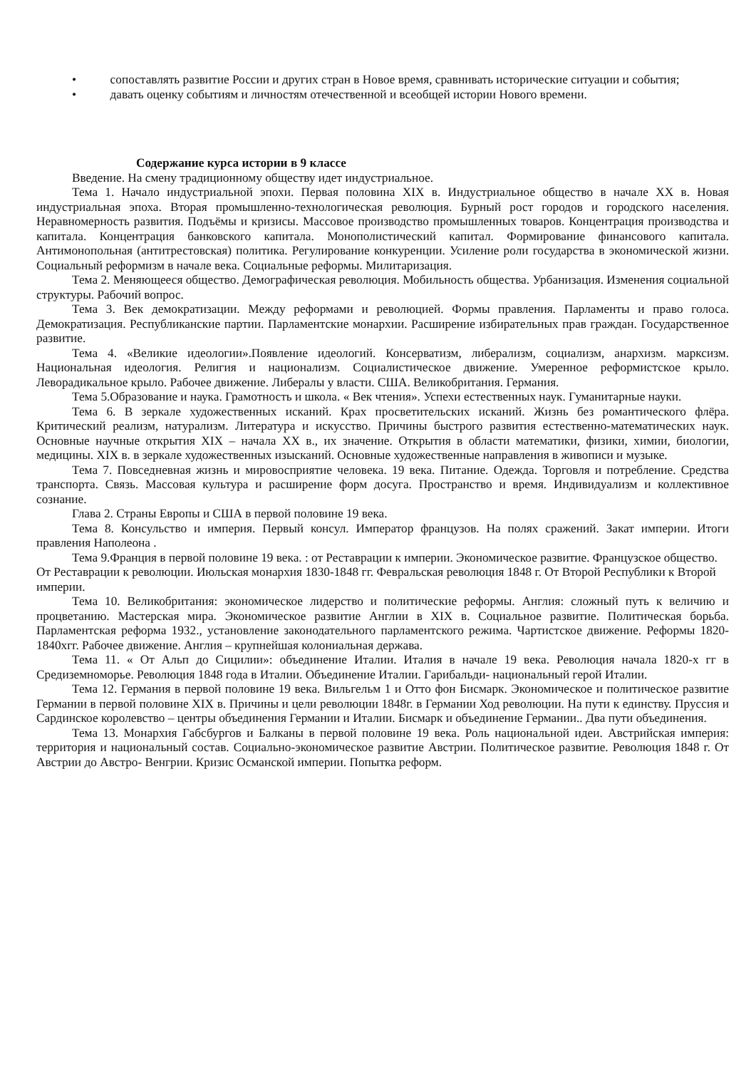• сопоставлять развитие России и других стран в Новое время, сравнивать исторические ситуации и события;
• давать оценку событиям и личностям отечественной и всеобщей истории Нового времени.
Содержание курса истории в 9 классе
Введение. На смену традиционному обществу идет индустриальное.
Тема 1. Начало индустриальной эпохи. Первая половина XIX в. Индустриальное общество в начале XX в. Новая индустриальная эпоха. Вторая промышленно-технологическая революция. Бурный рост городов и городского населения. Неравномерность развития. Подъёмы и кризисы. Массовое производство промышленных товаров. Концентрация производства и капитала. Концентрация банковского капитала. Монополистический капитал. Формирование финансового капитала. Антимонопольная (антитрестовская) политика. Регулирование конкуренции. Усиление роли государства в экономической жизни. Социальный реформизм в начале века. Социальные реформы. Милитаризация.
Тема 2. Меняющееся общество. Демографическая революция. Мобильность общества. Урбанизация. Изменения социальной структуры. Рабочий вопрос.
Тема 3. Век демократизации. Между реформами и революцией. Формы правления. Парламенты и право голоса. Демократизация. Республиканские партии. Парламентские монархии. Расширение избирательных прав граждан. Государственное развитие.
Тема 4. «Великие идеологии».Появление идеологий. Консерватизм, либерализм, социализм, анархизм. марксизм. Национальная идеология. Религия и национализм. Социалистическое движение. Умеренное реформистское крыло. Леворадикальное крыло. Рабочее движение. Либералы у власти. США. Великобритания. Германия.
Тема 5.Образование и наука. Грамотность и школа. « Век чтения». Успехи естественных наук. Гуманитарные науки.
Тема 6. В зеркале художественных исканий. Крах просветительских исканий. Жизнь без романтического флёра. Критический реализм, натурализм. Литература и искусство. Причины быстрого развития естественно-математических наук. Основные научные открытия XIX – начала XX в., их значение. Открытия в области математики, физики, химии, биологии, медицины. XIX в. в зеркале художественных изысканий. Основные художественные направления в живописи и музыке.
Тема 7. Повседневная жизнь и мировосприятие человека. 19 века. Питание. Одежда. Торговля и потребление. Средства транспорта. Связь. Массовая культура и расширение форм досуга. Пространство и время. Индивидуализм и коллективное сознание.
Глава 2. Страны Европы и США в первой половине 19 века.
Тема 8. Консульство и империя. Первый консул. Император французов. На полях сражений. Закат империи. Итоги правления Наполеона .
Тема 9.Франция в первой половине 19 века. : от Реставрации к империи. Экономическое развитие. Французское общество. От Реставрации к революции. Июльская монархия 1830-1848 гг. Февральская революция 1848 г. От Второй Республики к Второй империи.
Тема 10. Великобритания: экономическое лидерство и политические реформы. Англия: сложный путь к величию и процветанию. Мастерская мира. Экономическое развитие Англии в XIX в. Социальное развитие. Политическая борьба. Парламентская реформа 1932., установление законодательного парламентского режима. Чартистское движение. Реформы 1820-1840хгг. Рабочее движение. Англия – крупнейшая колониальная держава.
Тема 11. « От Альп до Сицилии»: объединение Италии. Италия в начале 19 века. Революция начала 1820-х гг в Средиземноморье. Революция 1848 года в Италии. Объединение Италии. Гарибальди- национальный герой Италии.
Тема 12. Германия в первой половине 19 века. Вильгельм 1 и Отто фон Бисмарк. Экономическое и политическое развитие Германии в первой половине XIX в. Причины и цели революции 1848г. в Германии Ход революции. На пути к единству. Пруссия и Сардинское королевство – центры объединения Германии и Италии. Бисмарк и объединение Германии.. Два пути объединения.
Тема 13. Монархия Габсбургов и Балканы в первой половине 19 века. Роль национальной идеи. Австрийская империя: территория и национальный состав. Социально-экономическое развитие Австрии. Политическое развитие. Революция 1848 г. От Австрии до Австро- Венгрии. Кризис Османской империи. Попытка реформ.